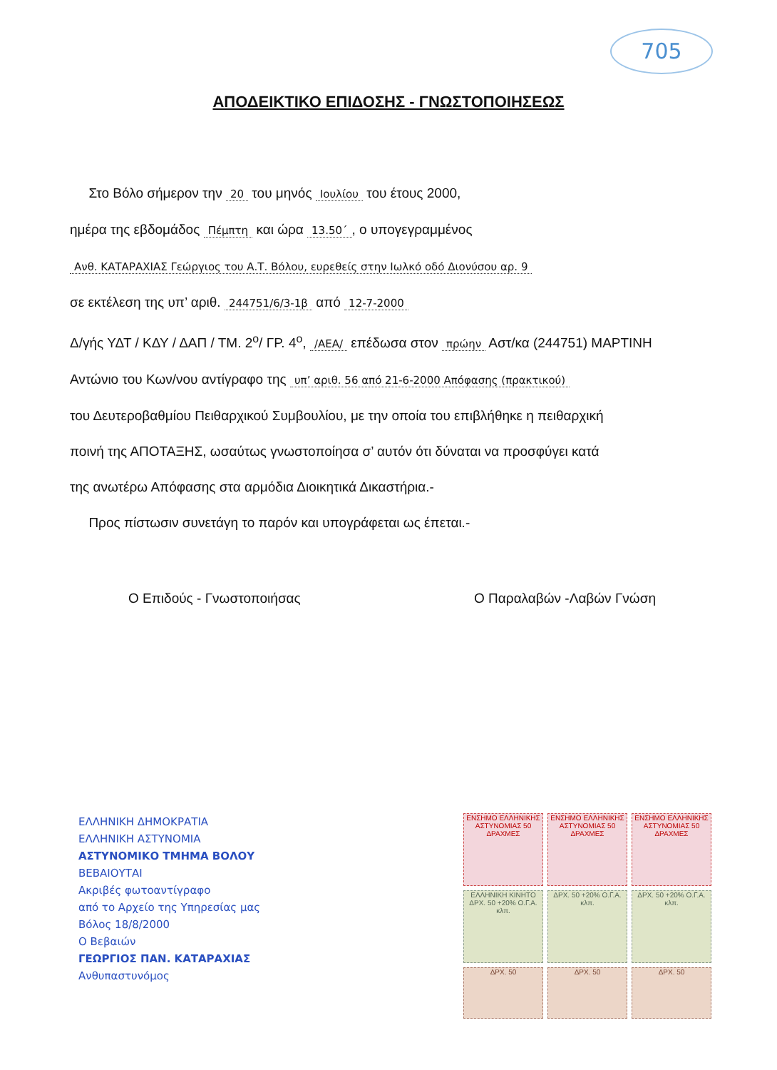705
ΑΠΟΔΕΙΚΤΙΚΟ ΕΠΙΔΟΣΗΣ - ΓΝΩΣΤΟΠΟΙΗΣΕΩΣ
Στο Βόλο σήμερον την 20 του μηνός Ιουλίου του έτους 2000,
ημέρα της εβδομάδος Πέμπτη και ώρα 13.50΄, ο υπογεγραμμένος
Ανθ. ΚΑΤΑΡΑΧΙΑΣ Γεώργιος του Α.Τ. Βόλου, ευρεθείς στην Ιωλκό οδό Διονύσου αρ. 9
σε εκτέλεση της υπ’ αριθ. 244751/6/3-1β από 12-7-2000
Δ/γής ΥΔΤ / ΚΔΥ / ΔΑΠ / ΤΜ. 2<sup>ο</sup>/ ΓΡ. 4<sup>ο</sup>, /ΑΕΑ/ επέδωσα στον πρώην Αστ/κα (244751) ΜΑΡΤΙΝΗ
Αντώνιο του Κων/νου αντίγραφο της υπ’ αριθ. 56 από 21-6-2000 Απόφασης (πρακτικού)
του Δευτεροβαθμίου Πειθαρχικού Συμβουλίου, με την οποία του επιβλήθηκε η πειθαρχική
ποινή της ΑΠΟΤΑΞΗΣ, ωσαύτως γνωστοποίησα σ’ αυτόν ότι δύναται να προσφύγει κατά
της ανωτέρω Απόφασης στα αρμόδια Διοικητικά Δικαστήρια.-
Προς πίστωσιν συνετάγη το παρόν και υπογράφεται ως έπεται.-
Ο Επιδούς - Γνωστοποιήσας Ο Παραλαβών -Λαβών Γνώση
ΕΛΛΗΝΙΚΗ ΔΗΜΟΚΡΑΤΙΑ
ΕΛΛΗΝΙΚΗ ΑΣΤΥΝΟΜΙΑ
ΑΣΤΥΝΟΜΙΚΟ ΤΜΗΜΑ ΒΟΛΟΥ
ΒΕΒΑΙΟΥΤΑΙ
Ακριβές φωτοαντίγραφο
από το Αρχείο της Υπηρεσίας μας
Βόλος 18/8/2000
Ο Βεβαιών
ΓΕΩΡΓΙΟΣ ΠΑΝ. ΚΑΤΑΡΑΧΙΑΣ
Ανθυπαστυνόμος
ΕΝΣΗΜΟ ΕΛΛΗΝΙΚΗΣ ΑΣΤΥΝΟΜΙΑΣ 50 ΔΡΑΧΜΕΣ
ΕΝΣΗΜΟ ΕΛΛΗΝΙΚΗΣ ΑΣΤΥΝΟΜΙΑΣ 50 ΔΡΑΧΜΕΣ
ΕΝΣΗΜΟ ΕΛΛΗΝΙΚΗΣ ΑΣΤΥΝΟΜΙΑΣ 50 ΔΡΑΧΜΕΣ
ΕΛΛΗΝΙΚΗ ΚΙΝΗΤΟ ΔΡΧ. 50 +20% Ο.Γ.Α. κλπ.
ΔΡΧ. 50 +20% Ο.Γ.Α. κλπ.
ΔΡΧ. 50 +20% Ο.Γ.Α. κλπ.
ΔΡΧ. 50
ΔΡΧ. 50
ΔΡΧ. 50